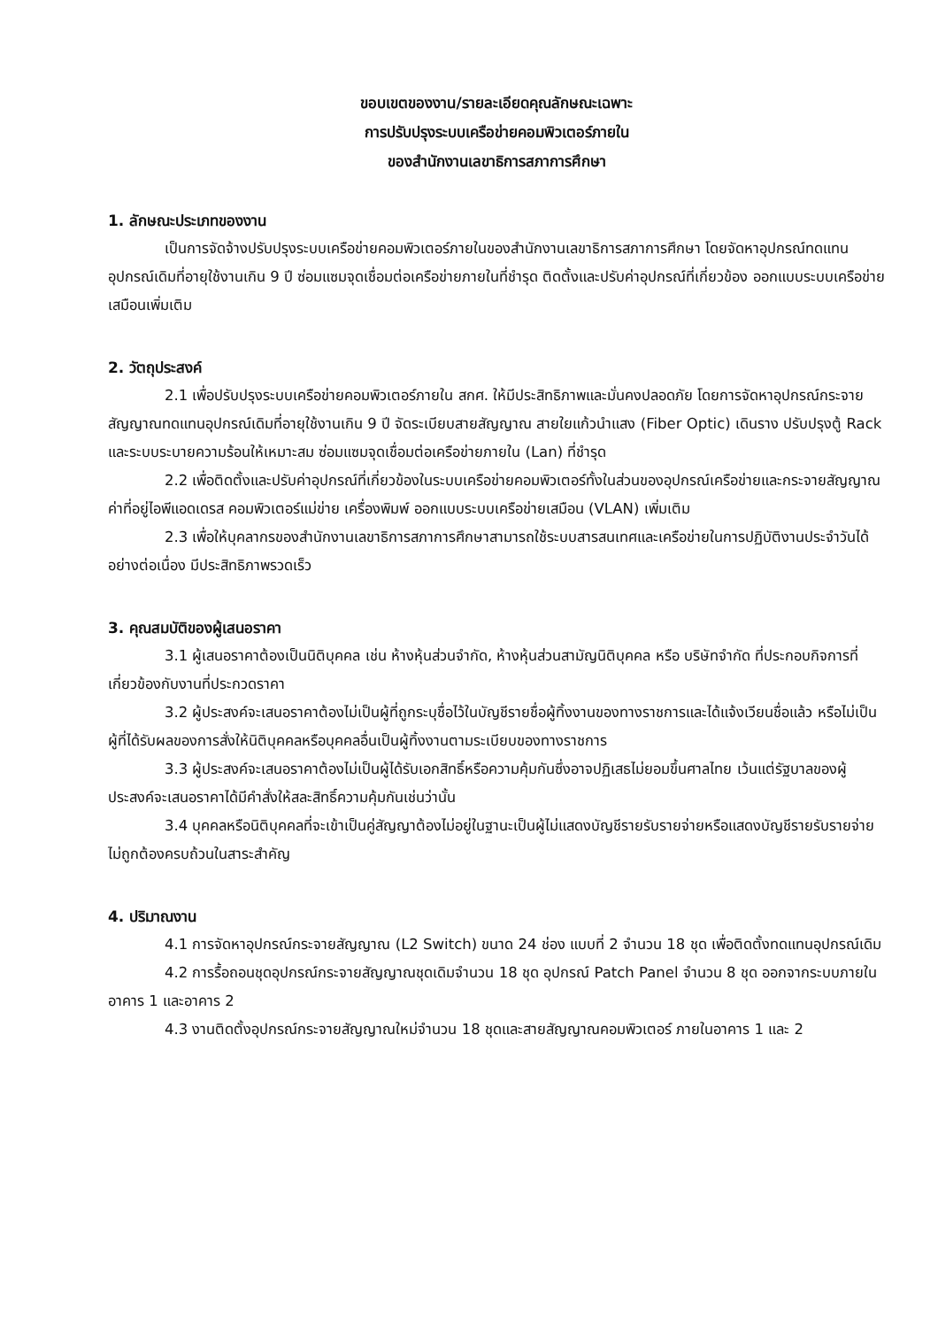ขอบเขตของงาน/รายละเอียดคุณลักษณะเฉพาะ
การปรับปรุงระบบเครือข่ายคอมพิวเตอร์ภายใน
ของสำนักงานเลขาธิการสภาการศึกษา
1. ลักษณะประเภทของงาน
เป็นการจัดจ้างปรับปรุงระบบเครือข่ายคอมพิวเตอร์ภายในของสำนักงานเลขาธิการสภาการศึกษา โดยจัดหาอุปกรณ์ทดแทนอุปกรณ์เดิมที่อายุใช้งานเกิน 9 ปี ซ่อมแซมจุดเชื่อมต่อเครือข่ายภายในที่ชำรุด ติดตั้งและปรับค่าอุปกรณ์ที่เกี่ยวข้อง ออกแบบระบบเครือข่ายเสมือนเพิ่มเติม
2. วัตถุประสงค์
2.1 เพื่อปรับปรุงระบบเครือข่ายคอมพิวเตอร์ภายใน สกศ. ให้มีประสิทธิภาพและมั่นคงปลอดภัย โดยการจัดหาอุปกรณ์กระจายสัญญาณทดแทนอุปกรณ์เดิมที่อายุใช้งานเกิน 9 ปี จัดระเบียบสายสัญญาณ สายใยแก้วนำแสง (Fiber Optic) เดินราง ปรับปรุงตู้ Rack และระบบระบายความร้อนให้เหมาะสม ซ่อมแซมจุดเชื่อมต่อเครือข่ายภายใน (Lan) ที่ชำรุด
2.2 เพื่อติดตั้งและปรับค่าอุปกรณ์ที่เกี่ยวข้องในระบบเครือข่ายคอมพิวเตอร์ทั้งในส่วนของอุปกรณ์เครือข่ายและกระจายสัญญาณ ค่าที่อยู่ไอพีแอดเดรส คอมพิวเตอร์แม่ข่าย เครื่องพิมพ์ ออกแบบระบบเครือข่ายเสมือน (VLAN) เพิ่มเติม
2.3 เพื่อให้บุคลากรของสำนักงานเลขาธิการสภาการศึกษาสามารถใช้ระบบสารสนเทศและเครือข่ายในการปฏิบัติงานประจำวันได้อย่างต่อเนื่อง มีประสิทธิภาพรวดเร็ว
3. คุณสมบัติของผู้เสนอราคา
3.1 ผู้เสนอราคาต้องเป็นนิติบุคคล เช่น ห้างหุ้นส่วนจำกัด, ห้างหุ้นส่วนสามัญนิติบุคคล หรือ บริษัทจำกัด ที่ประกอบกิจการที่เกี่ยวข้องกับงานที่ประกวดราคา
3.2 ผู้ประสงค์จะเสนอราคาต้องไม่เป็นผู้ที่ถูกระบุชื่อไว้ในบัญชีรายชื่อผู้ทิ้งงานของทางราชการและได้แจ้งเวียนชื่อแล้ว หรือไม่เป็นผู้ที่ได้รับผลของการสั่งให้นิติบุคคลหรือบุคคลอื่นเป็นผู้ทิ้งงานตามระเบียบของทางราชการ
3.3 ผู้ประสงค์จะเสนอราคาต้องไม่เป็นผู้ได้รับเอกสิทธิ์หรือความคุ้มกันซึ่งอาจปฏิเสธไม่ยอมขึ้นศาลไทย เว้นแต่รัฐบาลของผู้ประสงค์จะเสนอราคาได้มีคำสั่งให้สละสิทธิ์ความคุ้มกันเช่นว่านั้น
3.4 บุคคลหรือนิติบุคคลที่จะเข้าเป็นคู่สัญญาต้องไม่อยู่ในฐานะเป็นผู้ไม่แสดงบัญชีรายรับรายจ่ายหรือแสดงบัญชีรายรับรายจ่ายไม่ถูกต้องครบถ้วนในสาระสำคัญ
4. ปริมาณงาน
4.1 การจัดหาอุปกรณ์กระจายสัญญาณ (L2 Switch) ขนาด 24 ช่อง แบบที่ 2 จำนวน 18 ชุด เพื่อติดตั้งทดแทนอุปกรณ์เดิม
4.2 การรื้อถอนชุดอุปกรณ์กระจายสัญญาณชุดเดิมจำนวน 18 ชุด อุปกรณ์ Patch Panel จำนวน 8 ชุด ออกจากระบบภายในอาคาร 1 และอาคาร 2
4.3 งานติดตั้งอุปกรณ์กระจายสัญญาณใหม่จำนวน 18 ชุดและสายสัญญาณคอมพิวเตอร์ ภายในอาคาร 1 และ 2